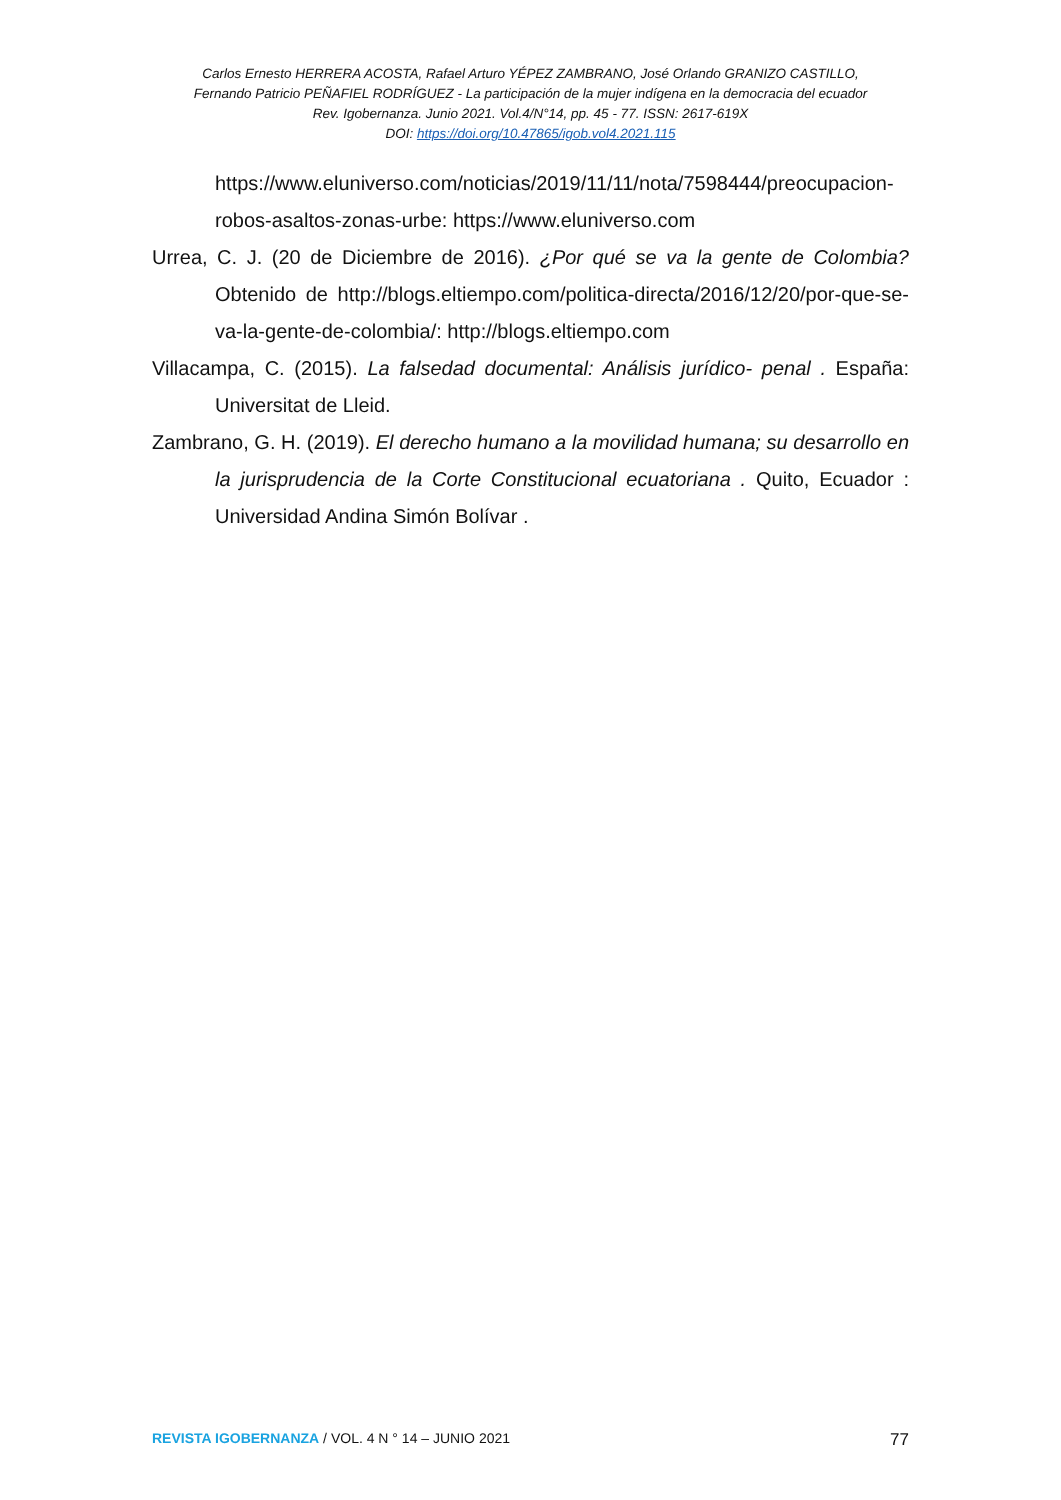Carlos Ernesto HERRERA ACOSTA, Rafael Arturo YÉPEZ ZAMBRANO, José Orlando GRANIZO CASTILLO,
Fernando Patricio PEÑAFIEL RODRÍGUEZ - La participación de la mujer indígena en la democracia del ecuador
Rev. Igobernanza. Junio 2021. Vol.4/N°14, pp. 45 - 77. ISSN: 2617-619X
DOI: https://doi.org/10.47865/igob.vol4.2021.115
https://www.eluniverso.com/noticias/2019/11/11/nota/7598444/preocupacion-robos-asaltos-zonas-urbe: https://www.eluniverso.com
Urrea, C. J. (20 de Diciembre de 2016). ¿Por qué se va la gente de Colombia? Obtenido de http://blogs.eltiempo.com/politica-directa/2016/12/20/por-que-se-va-la-gente-de-colombia/: http://blogs.eltiempo.com
Villacampa, C. (2015). La falsedad documental: Análisis jurídico- penal . España: Universitat de Lleid.
Zambrano, G. H. (2019). El derecho humano a la movilidad humana; su desarrollo en la jurisprudencia de la Corte Constitucional ecuatoriana . Quito, Ecuador : Universidad Andina Simón Bolívar .
REVISTA IGOBERNANZA / VOL. 4 N ° 14 – JUNIO 2021 77